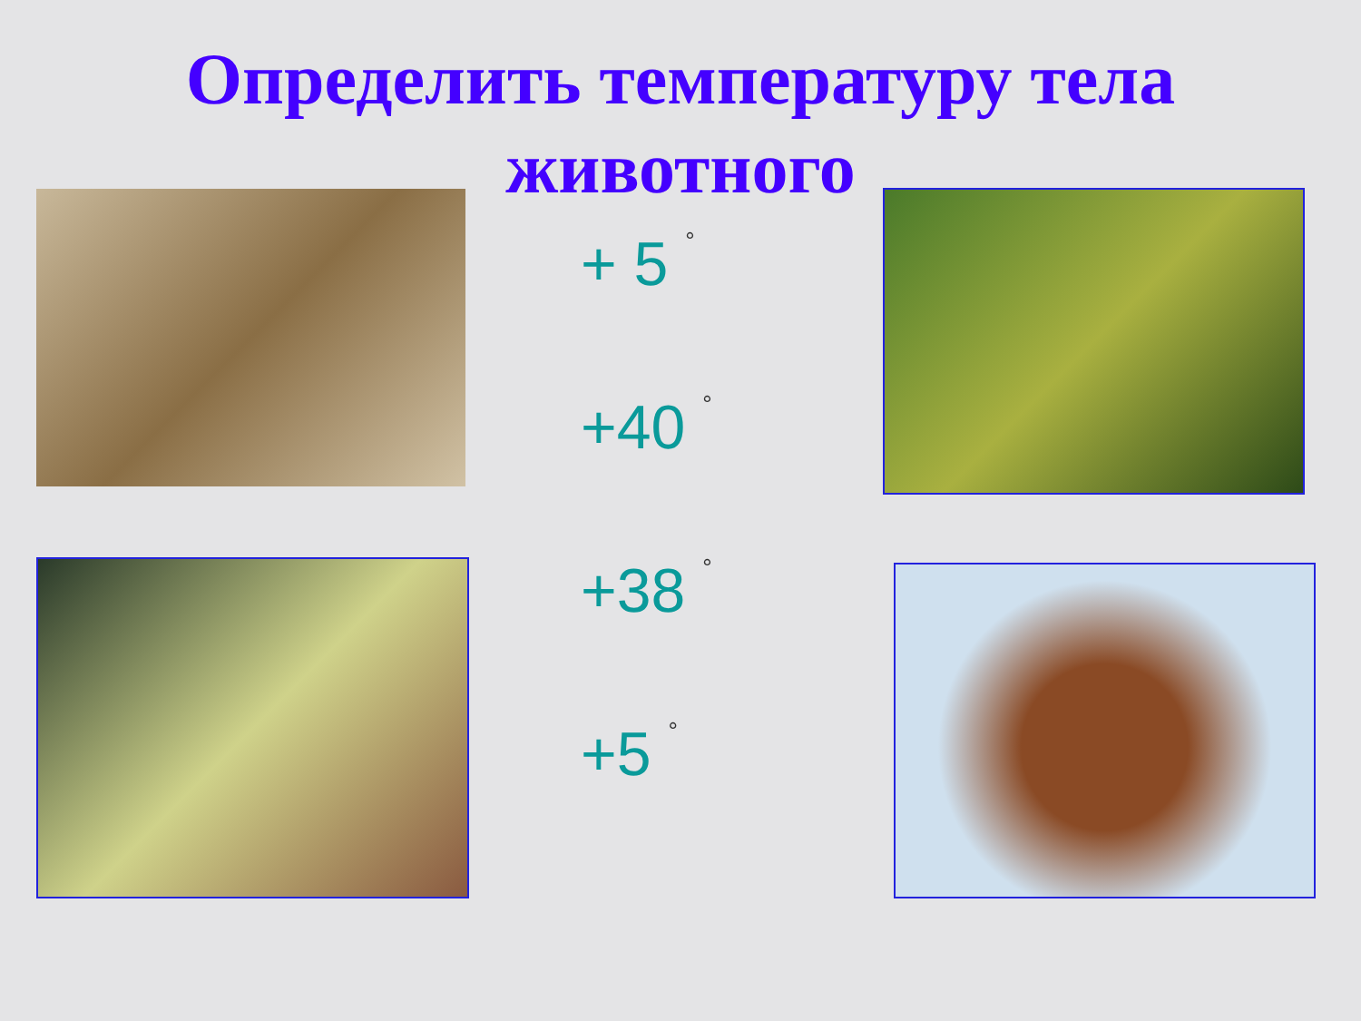Определить температуру тела
животного
+ 5 <sup>°</sup>
+40 <sup>°</sup>
+38 <sup>°</sup>
+5 <sup>°</sup>